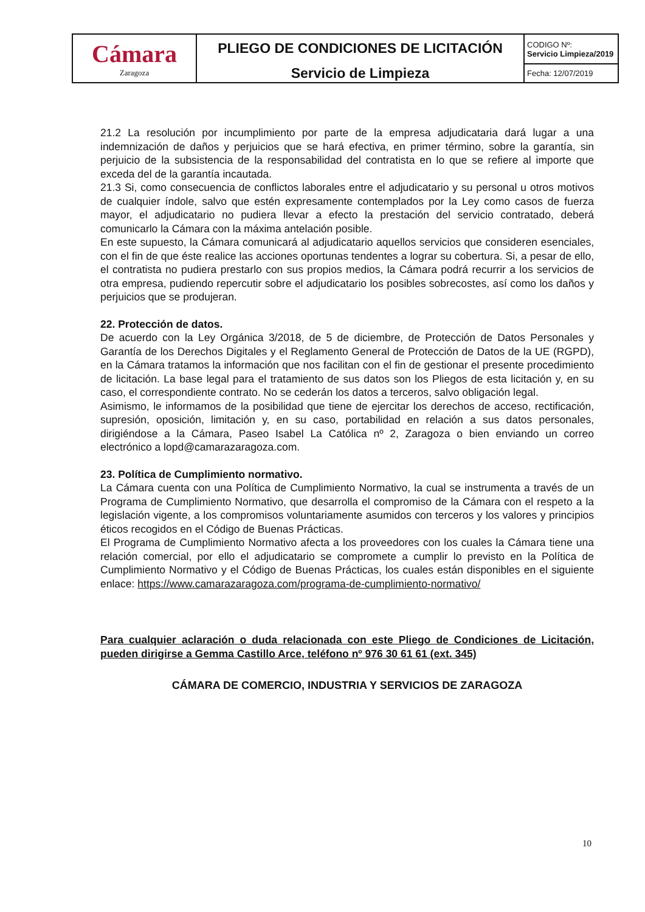| Cámara Zaragoza | PLIEGO DE CONDICIONES DE LICITACIÓN Servicio de Limpieza | CODIGO Nº: Servicio Limpieza/2019 |
| | | Fecha: 12/07/2019 |
21.2 La resolución por incumplimiento por parte de la empresa adjudicataria dará lugar a una indemnización de daños y perjuicios que se hará efectiva, en primer término, sobre la garantía, sin perjuicio de la subsistencia de la responsabilidad del contratista en lo que se refiere al importe que exceda del de la garantía incautada.
21.3 Si, como consecuencia de conflictos laborales entre el adjudicatario y su personal u otros motivos de cualquier índole, salvo que estén expresamente contemplados por la Ley como casos de fuerza mayor, el adjudicatario no pudiera llevar a efecto la prestación del servicio contratado, deberá comunicarlo la Cámara con la máxima antelación posible.
En este supuesto, la Cámara comunicará al adjudicatario aquellos servicios que consideren esenciales, con el fin de que éste realice las acciones oportunas tendentes a lograr su cobertura. Si, a pesar de ello, el contratista no pudiera prestarlo con sus propios medios, la Cámara podrá recurrir a los servicios de otra empresa, pudiendo repercutir sobre el adjudicatario los posibles sobrecostes, así como los daños y perjuicios que se produjeran.
22. Protección de datos.
De acuerdo con la Ley Orgánica 3/2018, de 5 de diciembre, de Protección de Datos Personales y Garantía de los Derechos Digitales y el Reglamento General de Protección de Datos de la UE (RGPD), en la Cámara tratamos la información que nos facilitan con el fin de gestionar el presente procedimiento de licitación. La base legal para el tratamiento de sus datos son los Pliegos de esta licitación y, en su caso, el correspondiente contrato. No se cederán los datos a terceros, salvo obligación legal.
Asimismo, le informamos de la posibilidad que tiene de ejercitar los derechos de acceso, rectificación, supresión, oposición, limitación y, en su caso, portabilidad en relación a sus datos personales, dirigiéndose a la Cámara, Paseo Isabel La Católica nº 2, Zaragoza o bien enviando un correo electrónico a lopd@camarazaragoza.com.
23. Política de Cumplimiento normativo.
La Cámara cuenta con una Política de Cumplimiento Normativo, la cual se instrumenta a través de un Programa de Cumplimiento Normativo, que desarrolla el compromiso de la Cámara con el respeto a la legislación vigente, a los compromisos voluntariamente asumidos con terceros y los valores y principios éticos recogidos en el Código de Buenas Prácticas.
El Programa de Cumplimiento Normativo afecta a los proveedores con los cuales la Cámara tiene una relación comercial, por ello el adjudicatario se compromete a cumplir lo previsto en la Política de Cumplimiento Normativo y el Código de Buenas Prácticas, los cuales están disponibles en el siguiente enlace: https://www.camarazaragoza.com/programa-de-cumplimiento-normativo/
Para cualquier aclaración o duda relacionada con este Pliego de Condiciones de Licitación, pueden dirigirse a Gemma Castillo Arce, teléfono nº 976 30 61 61 (ext. 345)
CÁMARA DE COMERCIO, INDUSTRIA Y SERVICIOS DE ZARAGOZA
10